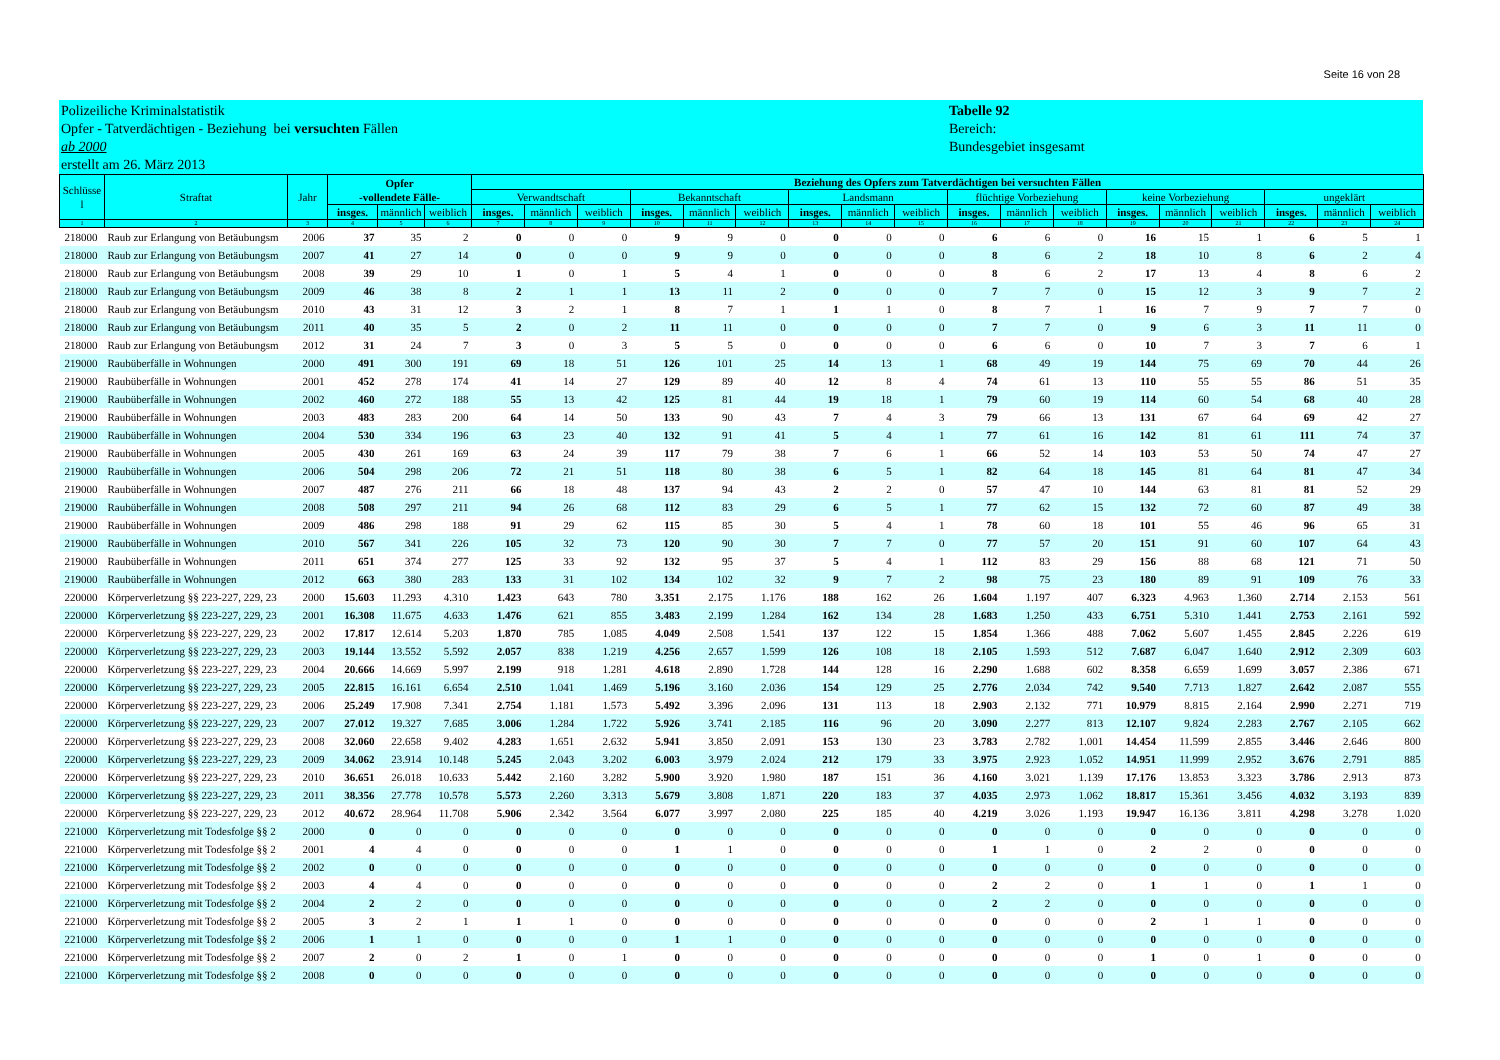Seite 16 von 28
Polizeiliche Kriminalstatistik
Opfer - Tatverdächtigen - Beziehung bei versuchten Fällen
ab 2000
erstellt am 26. März 2013
Tabelle 92
Bereich:
Bundesgebiet insgesamt
| Schlüsse l | Straftat | Jahr | Opfer -vollendete Fälle- | | | Beziehung des Opfers zum Tatverdächtigen bei versuchten Fällen | | | | | | | | | | | | | | | | | |
| --- | --- | --- | --- | --- | --- | --- | --- | --- | --- | --- | --- | --- | --- | --- | --- | --- | --- | --- | --- | --- | --- | --- | --- |
| | | | | | | Verwandtschaft | | | Bekanntschaft | | | Landsmann | | | flüchtige Vorbeziehung | | | keine Vorbeziehung | | | ungeklärt | | |
| | | | insges. | männlich | weiblich | insges. | männlich | weiblich | insges. | männlich | weiblich | insges. | männlich | weiblich | insges. | männlich | weiblich | insges. | männlich | weiblich | insges. | männlich | weiblich |
| 1 | 2 | 3 | 4 | 5 | 6 | 7 | 8 | 9 | 10 | 11 | 12 | 13 | 14 | 15 | 16 | 17 | 18 | 19 | 20 | 21 | 22 | 23 | 24 |
| 218000 | Raub zur Erlangung von Betäubungsm | 2006 | 37 | 35 | 2 | 0 | 0 | 0 | 9 | 9 | 0 | 0 | 0 | 0 | 6 | 6 | 0 | 16 | 15 | 1 | 6 | 5 | 1 |
| 218000 | Raub zur Erlangung von Betäubungsm | 2007 | 41 | 27 | 14 | 0 | 0 | 0 | 9 | 9 | 0 | 0 | 0 | 0 | 8 | 6 | 2 | 18 | 10 | 8 | 6 | 2 | 4 |
| 218000 | Raub zur Erlangung von Betäubungsm | 2008 | 39 | 29 | 10 | 1 | 0 | 1 | 5 | 4 | 1 | 0 | 0 | 0 | 8 | 6 | 2 | 17 | 13 | 4 | 8 | 6 | 2 |
| 218000 | Raub zur Erlangung von Betäubungsm | 2009 | 46 | 38 | 8 | 2 | 1 | 1 | 13 | 11 | 2 | 0 | 0 | 0 | 7 | 7 | 0 | 15 | 12 | 3 | 9 | 7 | 2 |
| 218000 | Raub zur Erlangung von Betäubungsm | 2010 | 43 | 31 | 12 | 3 | 2 | 1 | 8 | 7 | 1 | 1 | 1 | 0 | 8 | 7 | 1 | 16 | 7 | 9 | 7 | 7 | 0 |
| 218000 | Raub zur Erlangung von Betäubungsm | 2011 | 40 | 35 | 5 | 2 | 0 | 2 | 11 | 11 | 0 | 0 | 0 | 0 | 7 | 7 | 0 | 9 | 6 | 3 | 11 | 11 | 0 |
| 218000 | Raub zur Erlangung von Betäubungsm | 2012 | 31 | 24 | 7 | 3 | 0 | 3 | 5 | 5 | 0 | 0 | 0 | 0 | 6 | 6 | 0 | 10 | 7 | 3 | 7 | 6 | 1 |
| 219000 | Raubüberfälle in Wohnungen | 2000 | 491 | 300 | 191 | 69 | 18 | 51 | 126 | 101 | 25 | 14 | 13 | 1 | 68 | 49 | 19 | 144 | 75 | 69 | 70 | 44 | 26 |
| 219000 | Raubüberfälle in Wohnungen | 2001 | 452 | 278 | 174 | 41 | 14 | 27 | 129 | 89 | 40 | 12 | 8 | 4 | 74 | 61 | 13 | 110 | 55 | 55 | 86 | 51 | 35 |
| 219000 | Raubüberfälle in Wohnungen | 2002 | 460 | 272 | 188 | 55 | 13 | 42 | 125 | 81 | 44 | 19 | 18 | 1 | 79 | 60 | 19 | 114 | 60 | 54 | 68 | 40 | 28 |
| 219000 | Raubüberfälle in Wohnungen | 2003 | 483 | 283 | 200 | 64 | 14 | 50 | 133 | 90 | 43 | 7 | 4 | 3 | 79 | 66 | 13 | 131 | 67 | 64 | 69 | 42 | 27 |
| 219000 | Raubüberfälle in Wohnungen | 2004 | 530 | 334 | 196 | 63 | 23 | 40 | 132 | 91 | 41 | 5 | 4 | 1 | 77 | 61 | 16 | 142 | 81 | 61 | 111 | 74 | 37 |
| 219000 | Raubüberfälle in Wohnungen | 2005 | 430 | 261 | 169 | 63 | 24 | 39 | 117 | 79 | 38 | 7 | 6 | 1 | 66 | 52 | 14 | 103 | 53 | 50 | 74 | 47 | 27 |
| 219000 | Raubüberfälle in Wohnungen | 2006 | 504 | 298 | 206 | 72 | 21 | 51 | 118 | 80 | 38 | 6 | 5 | 1 | 82 | 64 | 18 | 145 | 81 | 64 | 81 | 47 | 34 |
| 219000 | Raubüberfälle in Wohnungen | 2007 | 487 | 276 | 211 | 66 | 18 | 48 | 137 | 94 | 43 | 2 | 2 | 0 | 57 | 47 | 10 | 144 | 63 | 81 | 81 | 52 | 29 |
| 219000 | Raubüberfälle in Wohnungen | 2008 | 508 | 297 | 211 | 94 | 26 | 68 | 112 | 83 | 29 | 6 | 5 | 1 | 77 | 62 | 15 | 132 | 72 | 60 | 87 | 49 | 38 |
| 219000 | Raubüberfälle in Wohnungen | 2009 | 486 | 298 | 188 | 91 | 29 | 62 | 115 | 85 | 30 | 5 | 4 | 1 | 78 | 60 | 18 | 101 | 55 | 46 | 96 | 65 | 31 |
| 219000 | Raubüberfälle in Wohnungen | 2010 | 567 | 341 | 226 | 105 | 32 | 73 | 120 | 90 | 30 | 7 | 7 | 0 | 77 | 57 | 20 | 151 | 91 | 60 | 107 | 64 | 43 |
| 219000 | Raubüberfälle in Wohnungen | 2011 | 651 | 374 | 277 | 125 | 33 | 92 | 132 | 95 | 37 | 5 | 4 | 1 | 112 | 83 | 29 | 156 | 88 | 68 | 121 | 71 | 50 |
| 219000 | Raubüberfälle in Wohnungen | 2012 | 663 | 380 | 283 | 133 | 31 | 102 | 134 | 102 | 32 | 9 | 7 | 2 | 98 | 75 | 23 | 180 | 89 | 91 | 109 | 76 | 33 |
| 220000 | Körperverletzung §§ 223-227, 229, 23 | 2000 | 15.603 | 11.293 | 4.310 | 1.423 | 643 | 780 | 3.351 | 2.175 | 1.176 | 188 | 162 | 26 | 1.604 | 1.197 | 407 | 6.323 | 4.963 | 1.360 | 2.714 | 2.153 | 561 |
| 220000 | Körperverletzung §§ 223-227, 229, 23 | 2001 | 16.308 | 11.675 | 4.633 | 1.476 | 621 | 855 | 3.483 | 2.199 | 1.284 | 162 | 134 | 28 | 1.683 | 1.250 | 433 | 6.751 | 5.310 | 1.441 | 2.753 | 2.161 | 592 |
| 220000 | Körperverletzung §§ 223-227, 229, 23 | 2002 | 17.817 | 12.614 | 5.203 | 1.870 | 785 | 1.085 | 4.049 | 2.508 | 1.541 | 137 | 122 | 15 | 1.854 | 1.366 | 488 | 7.062 | 5.607 | 1.455 | 2.845 | 2.226 | 619 |
| 220000 | Körperverletzung §§ 223-227, 229, 23 | 2003 | 19.144 | 13.552 | 5.592 | 2.057 | 838 | 1.219 | 4.256 | 2.657 | 1.599 | 126 | 108 | 18 | 2.105 | 1.593 | 512 | 7.687 | 6.047 | 1.640 | 2.912 | 2.309 | 603 |
| 220000 | Körperverletzung §§ 223-227, 229, 23 | 2004 | 20.666 | 14.669 | 5.997 | 2.199 | 918 | 1.281 | 4.618 | 2.890 | 1.728 | 144 | 128 | 16 | 2.290 | 1.688 | 602 | 8.358 | 6.659 | 1.699 | 3.057 | 2.386 | 671 |
| 220000 | Körperverletzung §§ 223-227, 229, 23 | 2005 | 22.815 | 16.161 | 6.654 | 2.510 | 1.041 | 1.469 | 5.196 | 3.160 | 2.036 | 154 | 129 | 25 | 2.776 | 2.034 | 742 | 9.540 | 7.713 | 1.827 | 2.642 | 2.087 | 555 |
| 220000 | Körperverletzung §§ 223-227, 229, 23 | 2006 | 25.249 | 17.908 | 7.341 | 2.754 | 1.181 | 1.573 | 5.492 | 3.396 | 2.096 | 131 | 113 | 18 | 2.903 | 2.132 | 771 | 10.979 | 8.815 | 2.164 | 2.990 | 2.271 | 719 |
| 220000 | Körperverletzung §§ 223-227, 229, 23 | 2007 | 27.012 | 19.327 | 7.685 | 3.006 | 1.284 | 1.722 | 5.926 | 3.741 | 2.185 | 116 | 96 | 20 | 3.090 | 2.277 | 813 | 12.107 | 9.824 | 2.283 | 2.767 | 2.105 | 662 |
| 220000 | Körperverletzung §§ 223-227, 229, 23 | 2008 | 32.060 | 22.658 | 9.402 | 4.283 | 1.651 | 2.632 | 5.941 | 3.850 | 2.091 | 153 | 130 | 23 | 3.783 | 2.782 | 1.001 | 14.454 | 11.599 | 2.855 | 3.446 | 2.646 | 800 |
| 220000 | Körperverletzung §§ 223-227, 229, 23 | 2009 | 34.062 | 23.914 | 10.148 | 5.245 | 2.043 | 3.202 | 6.003 | 3.979 | 2.024 | 212 | 179 | 33 | 3.975 | 2.923 | 1.052 | 14.951 | 11.999 | 2.952 | 3.676 | 2.791 | 885 |
| 220000 | Körperverletzung §§ 223-227, 229, 23 | 2010 | 36.651 | 26.018 | 10.633 | 5.442 | 2.160 | 3.282 | 5.900 | 3.920 | 1.980 | 187 | 151 | 36 | 4.160 | 3.021 | 1.139 | 17.176 | 13.853 | 3.323 | 3.786 | 2.913 | 873 |
| 220000 | Körperverletzung §§ 223-227, 229, 23 | 2011 | 38.356 | 27.778 | 10.578 | 5.573 | 2.260 | 3.313 | 5.679 | 3.808 | 1.871 | 220 | 183 | 37 | 4.035 | 2.973 | 1.062 | 18.817 | 15.361 | 3.456 | 4.032 | 3.193 | 839 |
| 220000 | Körperverletzung §§ 223-227, 229, 23 | 2012 | 40.672 | 28.964 | 11.708 | 5.906 | 2.342 | 3.564 | 6.077 | 3.997 | 2.080 | 225 | 185 | 40 | 4.219 | 3.026 | 1.193 | 19.947 | 16.136 | 3.811 | 4.298 | 3.278 | 1.020 |
| 221000 | Körperverletzung mit Todesfolge §§ 2 | 2000 | 0 | 0 | 0 | 0 | 0 | 0 | 0 | 0 | 0 | 0 | 0 | 0 | 0 | 0 | 0 | 0 | 0 | 0 | 0 | 0 | 0 |
| 221000 | Körperverletzung mit Todesfolge §§ 2 | 2001 | 4 | 4 | 0 | 0 | 0 | 0 | 1 | 1 | 0 | 0 | 0 | 0 | 1 | 1 | 0 | 2 | 2 | 0 | 0 | 0 | 0 |
| 221000 | Körperverletzung mit Todesfolge §§ 2 | 2002 | 0 | 0 | 0 | 0 | 0 | 0 | 0 | 0 | 0 | 0 | 0 | 0 | 0 | 0 | 0 | 0 | 0 | 0 | 0 | 0 | 0 |
| 221000 | Körperverletzung mit Todesfolge §§ 2 | 2003 | 4 | 4 | 0 | 0 | 0 | 0 | 0 | 0 | 0 | 0 | 0 | 0 | 2 | 2 | 0 | 1 | 1 | 0 | 1 | 1 | 0 |
| 221000 | Körperverletzung mit Todesfolge §§ 2 | 2004 | 2 | 2 | 0 | 0 | 0 | 0 | 0 | 0 | 0 | 0 | 0 | 0 | 2 | 2 | 0 | 0 | 0 | 0 | 0 | 0 | 0 |
| 221000 | Körperverletzung mit Todesfolge §§ 2 | 2005 | 3 | 2 | 1 | 1 | 1 | 0 | 0 | 0 | 0 | 0 | 0 | 0 | 0 | 0 | 0 | 2 | 1 | 1 | 0 | 0 | 0 |
| 221000 | Körperverletzung mit Todesfolge §§ 2 | 2006 | 1 | 1 | 0 | 0 | 0 | 0 | 1 | 1 | 0 | 0 | 0 | 0 | 0 | 0 | 0 | 0 | 0 | 0 | 0 | 0 | 0 |
| 221000 | Körperverletzung mit Todesfolge §§ 2 | 2007 | 2 | 0 | 2 | 1 | 0 | 1 | 0 | 0 | 0 | 0 | 0 | 0 | 0 | 0 | 0 | 1 | 0 | 1 | 0 | 0 | 0 |
| 221000 | Körperverletzung mit Todesfolge §§ 2 | 2008 | 0 | 0 | 0 | 0 | 0 | 0 | 0 | 0 | 0 | 0 | 0 | 0 | 0 | 0 | 0 | 0 | 0 | 0 | 0 | 0 | 0 |